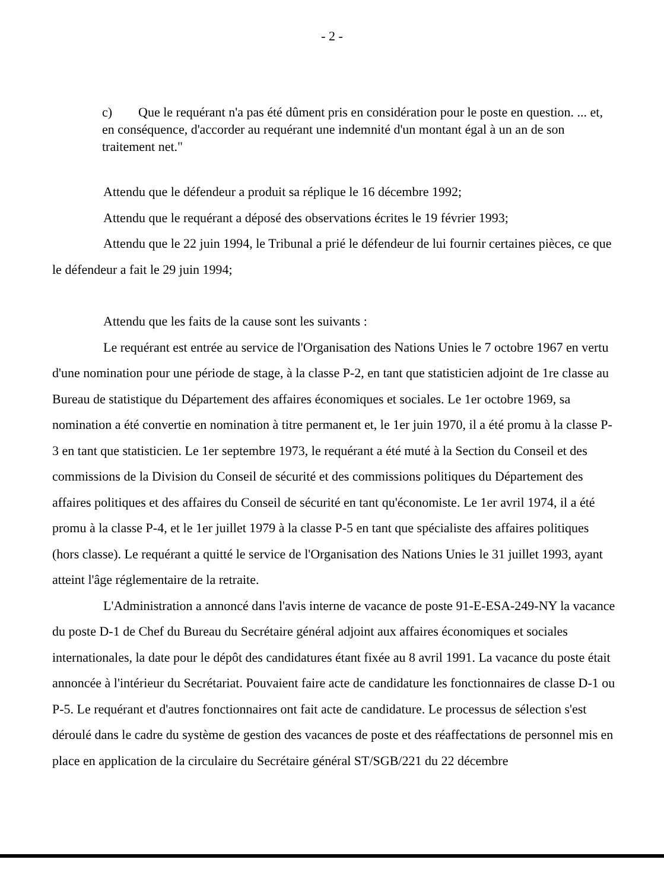- 2 -
c) Que le requérant n'a pas été dûment pris en considération pour le poste en question. ... et, en conséquence, d'accorder au requérant une indemnité d'un montant égal à un an de son traitement net."
Attendu que le défendeur a produit sa réplique le 16 décembre 1992;
Attendu que le requérant a déposé des observations écrites le 19 février 1993;
Attendu que le 22 juin 1994, le Tribunal a prié le défendeur de lui fournir certaines pièces, ce que le défendeur a fait le 29 juin 1994;
Attendu que les faits de la cause sont les suivants :
Le requérant est entrée au service de l'Organisation des Nations Unies le 7 octobre 1967 en vertu d'une nomination pour une période de stage, à la classe P-2, en tant que statisticien adjoint de 1re classe au Bureau de statistique du Département des affaires économiques et sociales. Le 1er octobre 1969, sa nomination a été convertie en nomination à titre permanent et, le 1er juin 1970, il a été promu à la classe P-3 en tant que statisticien. Le 1er septembre 1973, le requérant a été muté à la Section du Conseil et des commissions de la Division du Conseil de sécurité et des commissions politiques du Département des affaires politiques et des affaires du Conseil de sécurité en tant qu'économiste. Le 1er avril 1974, il a été promu à la classe P-4, et le 1er juillet 1979 à la classe P-5 en tant que spécialiste des affaires politiques (hors classe). Le requérant a quitté le service de l'Organisation des Nations Unies le 31 juillet 1993, ayant atteint l'âge réglementaire de la retraite.
L'Administration a annoncé dans l'avis interne de vacance de poste 91-E-ESA-249-NY la vacance du poste D-1 de Chef du Bureau du Secrétaire général adjoint aux affaires économiques et sociales internationales, la date pour le dépôt des candidatures étant fixée au 8 avril 1991. La vacance du poste était annoncée à l'intérieur du Secrétariat. Pouvaient faire acte de candidature les fonctionnaires de classe D-1 ou P-5. Le requérant et d'autres fonctionnaires ont fait acte de candidature. Le processus de sélection s'est déroulé dans le cadre du système de gestion des vacances de poste et des réaffectations de personnel mis en place en application de la circulaire du Secrétaire général ST/SGB/221 du 22 décembre